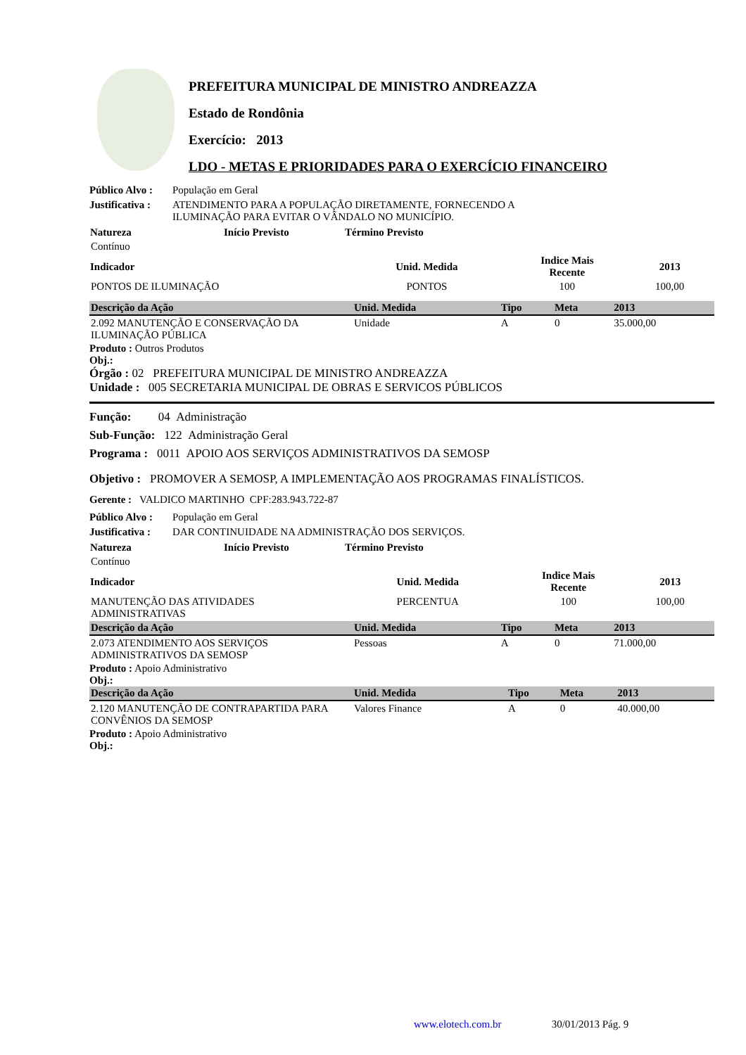PREFEITURA MUNICIPAL DE MINISTRO ANDREAZZA
Estado de Rondônia
Exercício: 2013
LDO - METAS E PRIORIDADES PARA O EXERCÍCIO FINANCEIRO
Público Alvo : População em Geral
Justificativa : ATENDIMENTO PARA A POPULAÇÃO DIRETAMENTE, FORNECENDO A
ILUMINAÇÃO PARA EVITAR O VÂNDALO NO MUNICÍPIO.
| Natureza | Início Previsto | Término Previsto |
| --- | --- | --- |
| Contínuo | | |
| Indicador | Unid. Medida | Indice Mais Recente | 2013 | |
| --- | --- | --- | --- | --- |
| PONTOS DE ILUMINAÇÃO | PONTOS | 100 | 100,00 | |
| Descrição da Ação | Unid. Medida | Tipo | Meta | 2013 |
| --- | --- | --- | --- | --- |
| 2.092 MANUTENÇÃO E CONSERVAÇÃO DA ILUMINAÇÃO PÚBLICA | Unidade | A | 0 | 35.000,00 |
Produto : Outros Produtos
Obj.:
Órgão : 02 PREFEITURA MUNICIPAL DE MINISTRO ANDREAZZA
Unidade : 005 SECRETARIA MUNICIPAL DE OBRAS E SERVICOS PÚBLICOS
Função: 04 Administração
Sub-Função: 122 Administração Geral
Programa : 0011 APOIO AOS SERVIÇOS ADMINISTRATIVOS DA SEMOSP
Objetivo : PROMOVER A SEMOSP, A IMPLEMENTAÇÃO AOS PROGRAMAS FINALÍSTICOS.
Gerente : VALDICO MARTINHO CPF:283.943.722-87
Público Alvo : População em Geral
Justificativa : DAR CONTINUIDADE NA ADMINISTRAÇÃO DOS SERVIÇOS.
| Natureza | Início Previsto | Término Previsto |
| --- | --- | --- |
| Contínuo | | |
| Indicador | Unid. Medida | Indice Mais Recente | 2013 | |
| --- | --- | --- | --- | --- |
| MANUTENÇÃO DAS ATIVIDADES ADMINISTRATIVAS | PERCENTUA | 100 | 100,00 | |
| Descrição da Ação | Unid. Medida | Tipo | Meta | 2013 |
| --- | --- | --- | --- | --- |
| 2.073 ATENDIMENTO AOS SERVIÇOS ADMINISTRATIVOS DA SEMOSP | Pessoas | A | 0 | 71.000,00 |
Produto : Apoio Administrativo
Obj.:
| Descrição da Ação | Unid. Medida | Tipo | Meta | 2013 |
| --- | --- | --- | --- | --- |
| 2.120 MANUTENÇÃO DE CONTRAPARTIDA PARA CONVÊNIOS DA SEMOSP | Valores Finance | A | 0 | 40.000,00 |
Produto : Apoio Administrativo
Obj.:
www.elotech.com.br 30/01/2013 Pág. 9